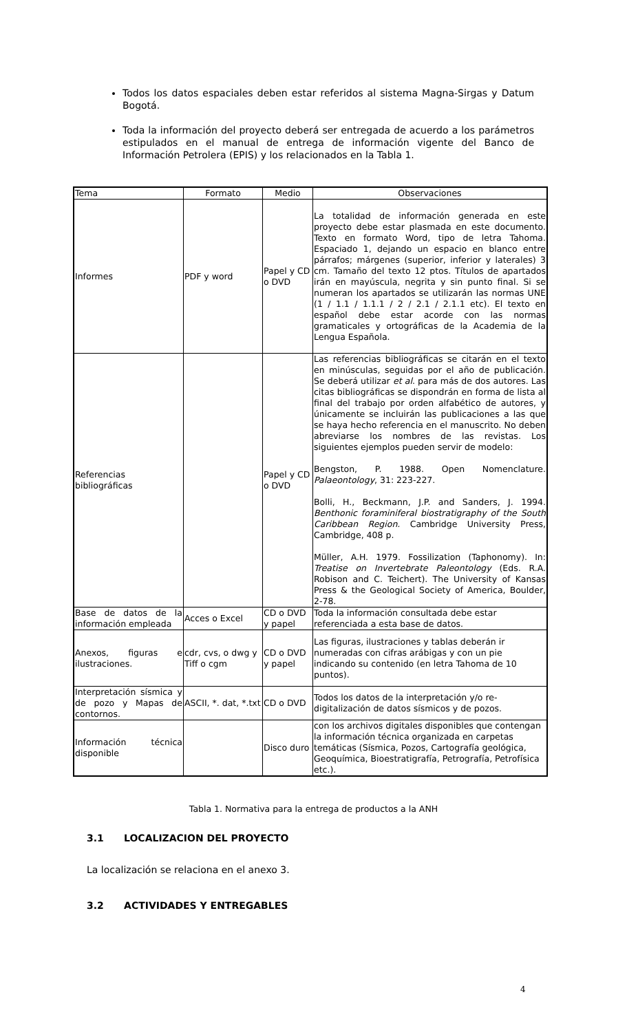Todos los datos espaciales deben estar referidos al sistema Magna-Sirgas y Datum Bogotá.
Toda la información del proyecto deberá ser entregada de acuerdo a los parámetros estipulados en el manual de entrega de información vigente del Banco de Información Petrolera (EPIS) y los relacionados en la Tabla 1.
| Tema | Formato | Medio | Observaciones |
| --- | --- | --- | --- |
| Informes | PDF y word | Papel y CD o DVD | La totalidad de información generada en este proyecto debe estar plasmada en este documento. Texto en formato Word, tipo de letra Tahoma. Espaciado 1, dejando un espacio en blanco entre párrafos; márgenes (superior, inferior y laterales) 3 cm. Tamaño del texto 12 ptos. Títulos de apartados irán en mayúscula, negrita y sin punto final. Si se numeran los apartados se utilizarán las normas UNE (1 / 1.1 / 1.1.1 / 2 / 2.1 / 2.1.1 etc). El texto en español debe estar acorde con las normas gramaticales y ortográficas de la Academia de la Lengua Española. |
| Referencias bibliográficas | | Papel y CD o DVD | Las referencias bibliográficas se citarán en el texto en minúsculas, seguidas por el año de publicación. Se deberá utilizar et al . para más de dos autores. Las citas bibliográficas se dispondrán en forma de lista al final del trabajo por orden alfabético de autores, y únicamente se incluirán las publicaciones a las que se haya hecho referencia en el manuscrito. No deben abreviarse los nombres de las revistas. Los siguientes ejemplos pueden servir de modelo: Bengston, P. 1988. Open Nomenclature. Palaeontology , 31: 223-227. Bolli, H., Beckmann, J.P. and Sanders, J. 1994. Benthonic foraminiferal biostratigraphy of the South Caribbean Region. Cambridge University Press, Cambridge, 408 p. Müller, A.H. 1979. Fossilization (Taphonomy). In: Treatise on Invertebrate Paleontology (Eds. R.A. Robison and C. Teichert). The University of Kansas Press & the Geological Society of America, Boulder, 2-78. |
| Base de datos de la información empleada | Acces o Excel | CD o DVD y papel | Toda la información consultada debe estar referenciada a esta base de datos. |
| Anexos, figuras e ilustraciones. | cdr, cvs, o dwg y Tiff o cgm | CD o DVD y papel | Las figuras, ilustraciones y tablas deberán ir numeradas con cifras arábigas y con un pie indicando su contenido (en letra Tahoma de 10 puntos). |
| Interpretación sísmica y de pozo y Mapas de contornos. | ASCII, *. dat, *.txt | CD o DVD | Todos los datos de la interpretación y/o re-digitalización de datos sísmicos y de pozos. |
| Información técnica disponible | | Disco duro | con los archivos digitales disponibles que contengan la información técnica organizada en carpetas temáticas (Sísmica, Pozos, Cartografía geológica, Geoquímica, Bioestratigrafía, Petrografía, Petrofísica etc.). |
Tabla 1. Normativa para la entrega de productos a la ANH
3.1 LOCALIZACION DEL PROYECTO
La localización se relaciona en el anexo 3.
3.2 ACTIVIDADES Y ENTREGABLES
4